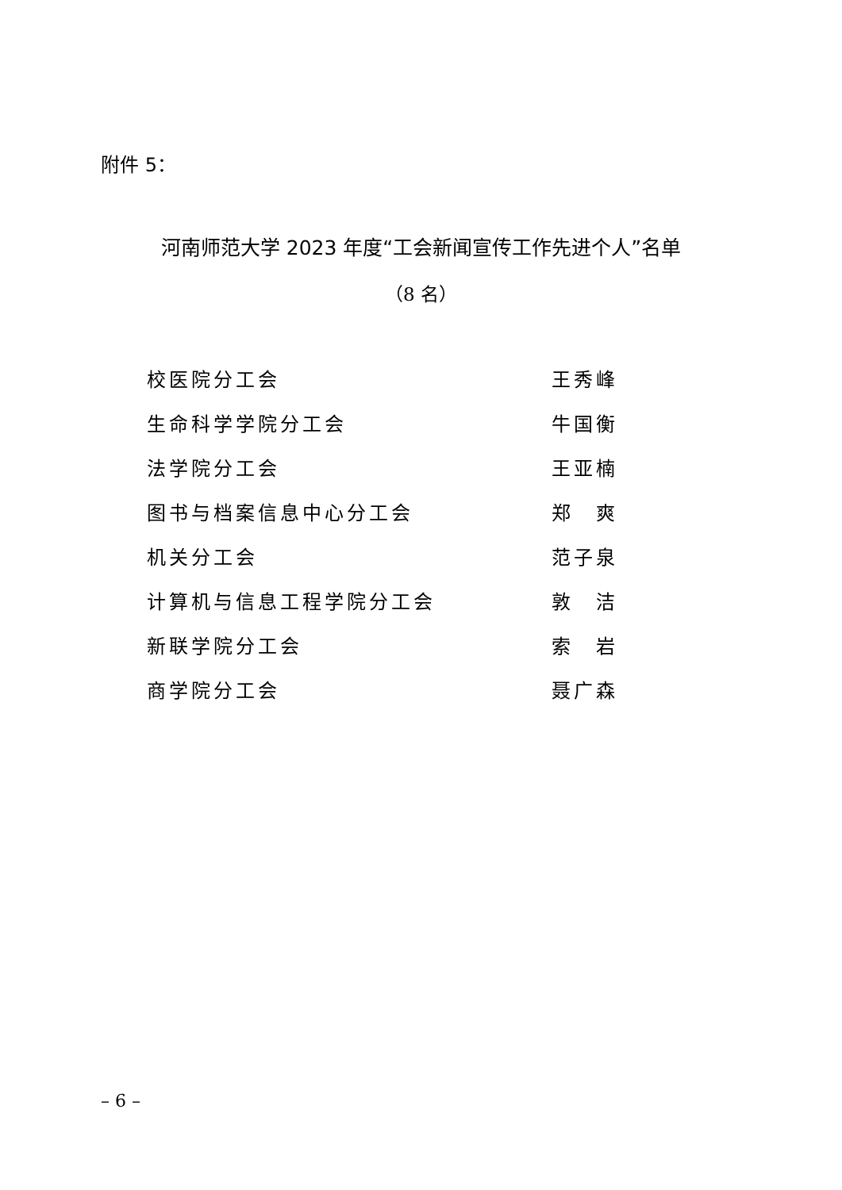附件 5：
河南师范大学 2023 年度“工会新闻宣传工作先进个人”名单
（8 名）
| 校医院分工会 | 王秀峰 |
| 生命科学学院分工会 | 牛国衡 |
| 法学院分工会 | 王亚楠 |
| 图书与档案信息中心分工会 | 郑 爽 |
| 机关分工会 | 范子泉 |
| 计算机与信息工程学院分工会 | 敦 洁 |
| 新联学院分工会 | 索 岩 |
| 商学院分工会 | 聂广森 |
– 6 –